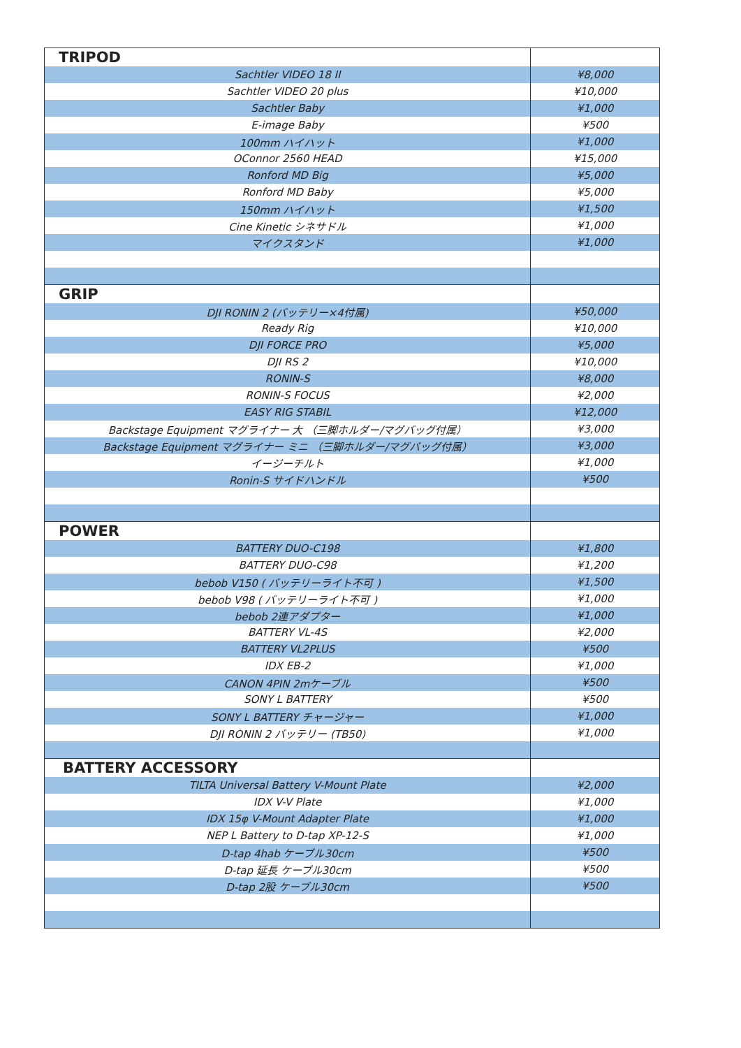| TRIPOD | |
| Sachtler VIDEO 18 II | ¥8,000 |
| Sachtler VIDEO 20 plus | ¥10,000 |
| Sachtler Baby | ¥1,000 |
| E-image Baby | ¥500 |
| 100mm ハイハット | ¥1,000 |
| OConnor 2560 HEAD | ¥15,000 |
| Ronford MD Big | ¥5,000 |
| Ronford MD Baby | ¥5,000 |
| 150mm ハイハット | ¥1,500 |
| Cine Kinetic シネサドル | ¥1,000 |
| マイクスタンド | ¥1,000 |
| GRIP | |
| DJI RONIN 2 (バッテリー×4付属) | ¥50,000 |
| Ready Rig | ¥10,000 |
| DJI FORCE PRO | ¥5,000 |
| DJI RS 2 | ¥10,000 |
| RONIN-S | ¥8,000 |
| RONIN-S FOCUS | ¥2,000 |
| EASY RIG STABIL | ¥12,000 |
| Backstage Equipment マグライナー 大 （三脚ホルダー/マグバッグ付属） | ¥3,000 |
| Backstage Equipment マグライナー ミニ （三脚ホルダー/マグバッグ付属） | ¥3,000 |
| イージーチルト | ¥1,000 |
| Ronin-S サイドハンドル | ¥500 |
| POWER | |
| BATTERY DUO-C198 | ¥1,800 |
| BATTERY DUO-C98 | ¥1,200 |
| bebob V150 ( バッテリーライト不可 ) | ¥1,500 |
| bebob V98 ( バッテリーライト不可 ) | ¥1,000 |
| bebob 2連アダプター | ¥1,000 |
| BATTERY VL-4S | ¥2,000 |
| BATTERY VL2PLUS | ¥500 |
| IDX EB-2 | ¥1,000 |
| CANON 4PIN 2mケーブル | ¥500 |
| SONY L BATTERY | ¥500 |
| SONY L BATTERY チャージャー | ¥1,000 |
| DJI RONIN 2 バッテリー (TB50) | ¥1,000 |
| BATTERY ACCESSORY | |
| TILTA Universal Battery V-Mount Plate | ¥2,000 |
| IDX V-V Plate | ¥1,000 |
| IDX 15φ V-Mount Adapter Plate | ¥1,000 |
| NEP L Battery to D-tap XP-12-S | ¥1,000 |
| D-tap 4hab ケーブル30cm | ¥500 |
| D-tap 延長 ケーブル30cm | ¥500 |
| D-tap 2股 ケーブル30cm | ¥500 |